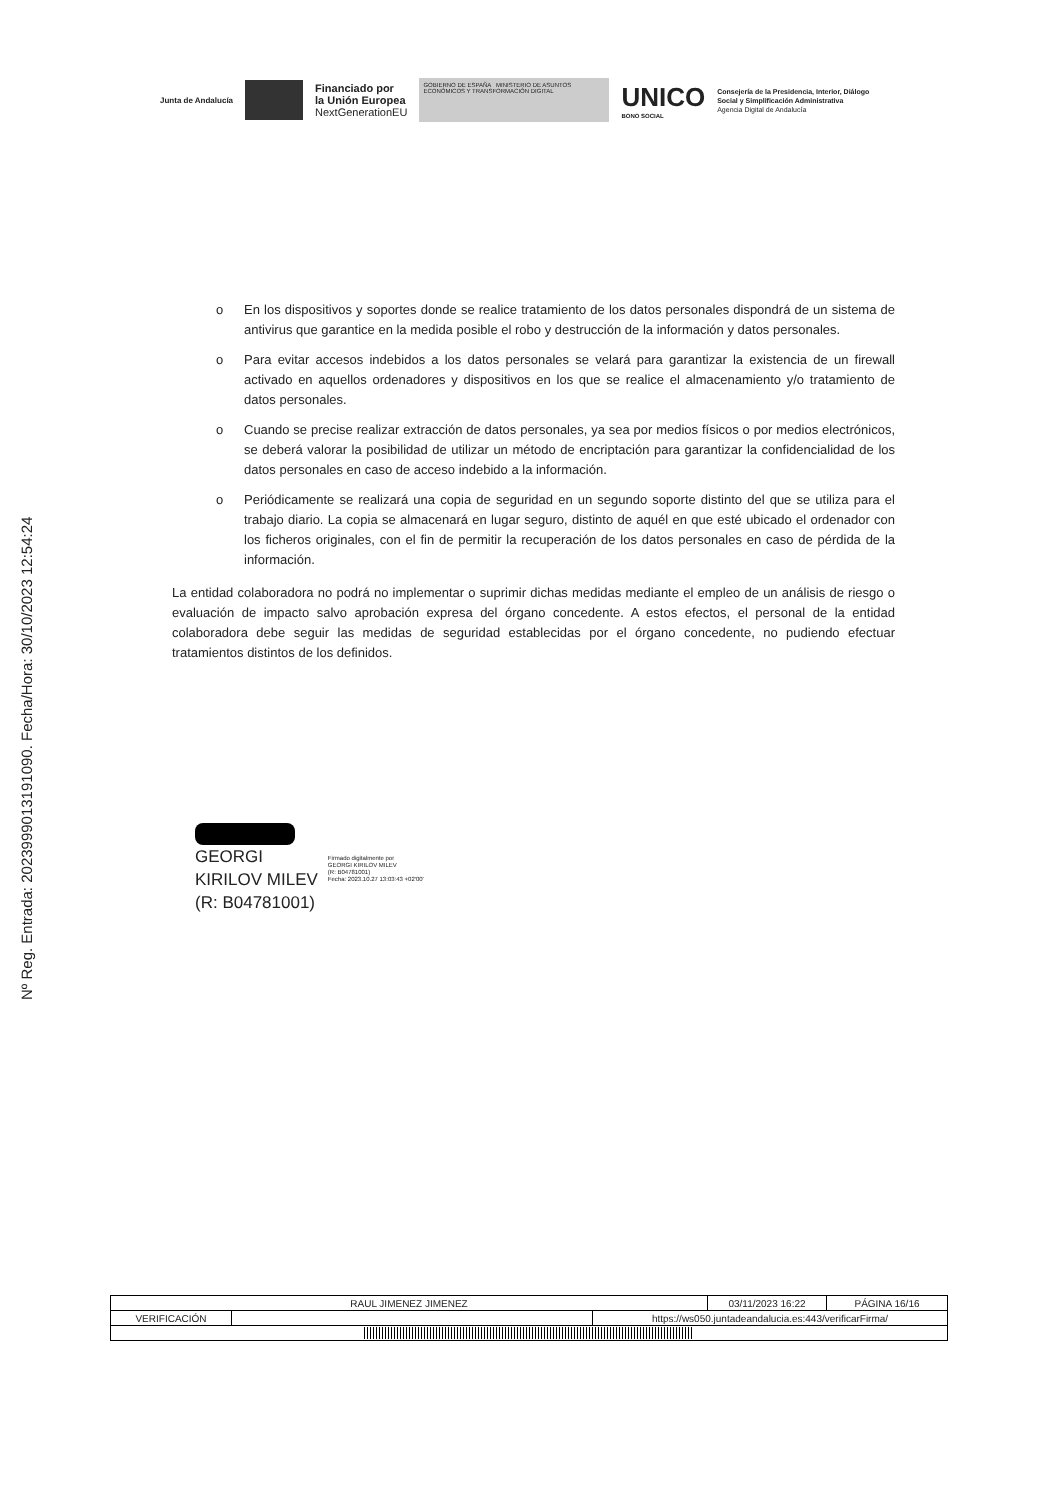Junta de Andalucía
Financiado por
la Unión Europea
NextGenerationEU
GOBIERNO DE ESPAÑA MINISTERIO DE ASUNTOS ECONÓMICOS Y TRANSFORMACIÓN DIGITAL
UNICO
BONO SOCIAL
Consejería de la Presidencia, Interior, Diálogo
Social y Simplificación Administrativa
Agencia Digital de Andalucía
Nº Reg. Entrada: 202399901319109​0. Fecha/Hora: 30/10/2023 12:54:24
o En los dispositivos y soportes donde se realice tratamiento de los datos personales dispondrá de un sistema de antivirus que garantice en la medida posible el robo y destrucción de la información y datos personales.
o Para evitar accesos indebidos a los datos personales se velará para garantizar la existencia de un firewall activado en aquellos ordenadores y dispositivos en los que se realice el almacenamiento y/o tratamiento de datos personales.
o Cuando se precise realizar extracción de datos personales, ya sea por medios físicos o por medios electrónicos, se deberá valorar la posibilidad de utilizar un método de encriptación para garantizar la confidencialidad de los datos personales en caso de acceso indebido a la información.
o Periódicamente se realizará una copia de seguridad en un segundo soporte distinto del que se utiliza para el trabajo diario. La copia se almacenará en lugar seguro, distinto de aquél en que esté ubicado el ordenador con los ficheros originales, con el fin de permitir la recuperación de los datos personales en caso de pérdida de la información.
La entidad colaboradora no podrá no implementar o suprimir dichas medidas mediante el empleo de un análisis de riesgo o evaluación de impacto salvo aprobación expresa del órgano concedente. A estos efectos, el personal de la entidad colaboradora debe seguir las medidas de seguridad establecidas por el órgano concedente, no pudiendo efectuar tratamientos distintos de los definidos.
GEORGI
KIRILOV MILEV
(R: B04781001)
Firmado digitalmente por
GEORGI KIRILOV MILEV
(R: B04781001)
Fecha: 2023.10.27 13:03:43 +02'00'
| RAUL JIMENEZ JIMENEZ | | | 03/11/2023 16:22 | PÁGINA 16/16 |
| VERIFICACIÓN | | https://ws050.juntadeandalucia.es:443/verificarFirma/ | | |